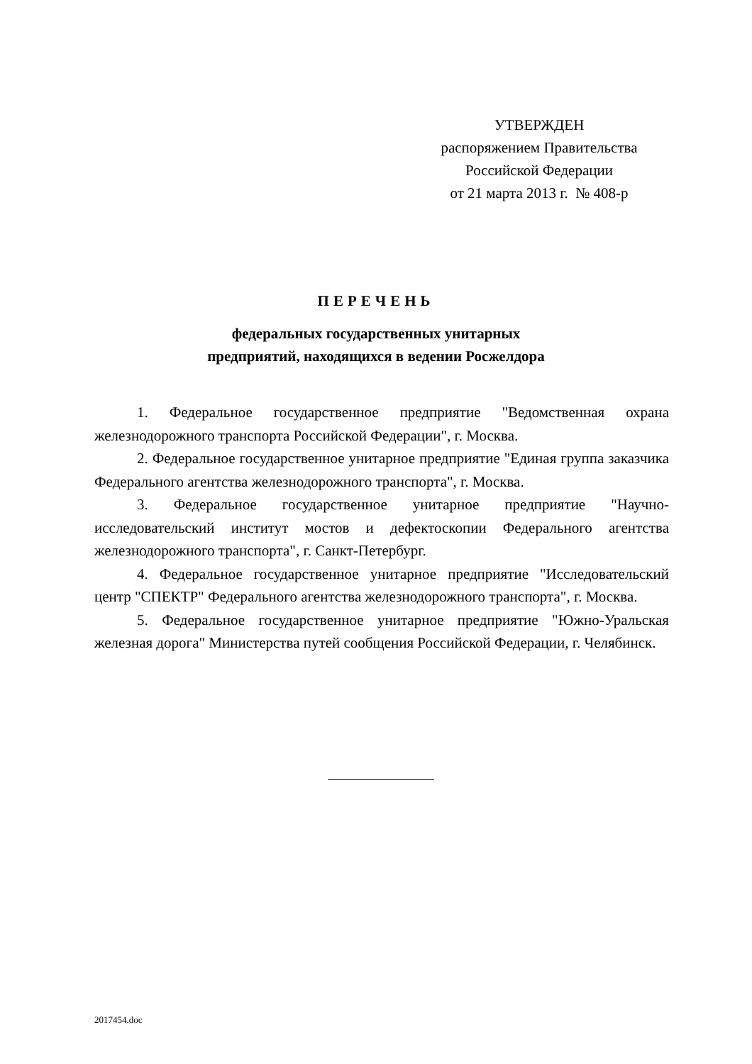УТВЕРЖДЕН
распоряжением Правительства
Российской Федерации
от 21 марта 2013 г. № 408-р
ПЕРЕЧЕНЬ
федеральных государственных унитарных
предприятий, находящихся в ведении Росжелдора
1. Федеральное государственное предприятие "Ведомственная охрана железнодорожного транспорта Российской Федерации", г. Москва.
2. Федеральное государственное унитарное предприятие "Единая группа заказчика Федерального агентства железнодорожного транспорта", г. Москва.
3. Федеральное государственное унитарное предприятие "Научно-исследовательский институт мостов и дефектоскопии Федерального агентства железнодорожного транспорта", г. Санкт-Петербург.
4. Федеральное государственное унитарное предприятие "Исследовательский центр "СПЕКТР" Федерального агентства железнодорожного транспорта", г. Москва.
5. Федеральное государственное унитарное предприятие "Южно-Уральская железная дорога" Министерства путей сообщения Российской Федерации, г. Челябинск.
2017454.doc